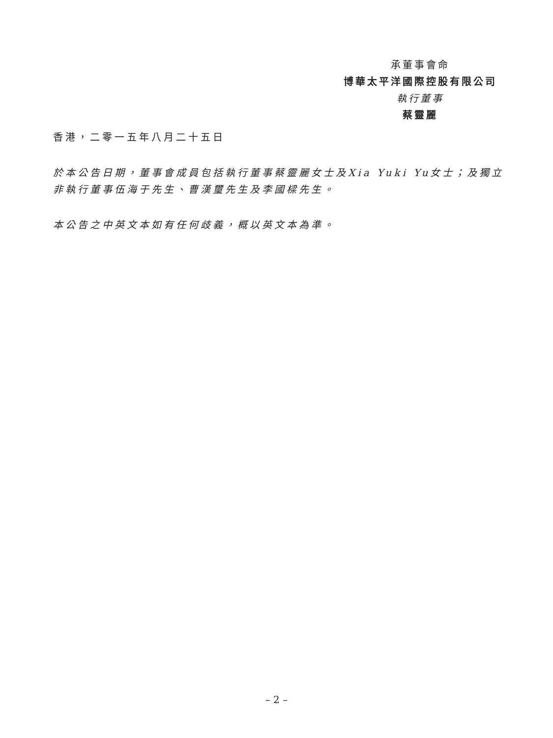承董事會命
博華太平洋國際控股有限公司
執行董事
蔡靈麗
香港，二零一五年八月二十五日
於本公告日期，董事會成員包括執行董事蔡靈麗女士及Xia Yuki Yu女士；及獨立非執行董事伍海于先生、曹漢璽先生及李國樑先生。
本公告之中英文本如有任何歧義，概以英文本為準。
– 2 –